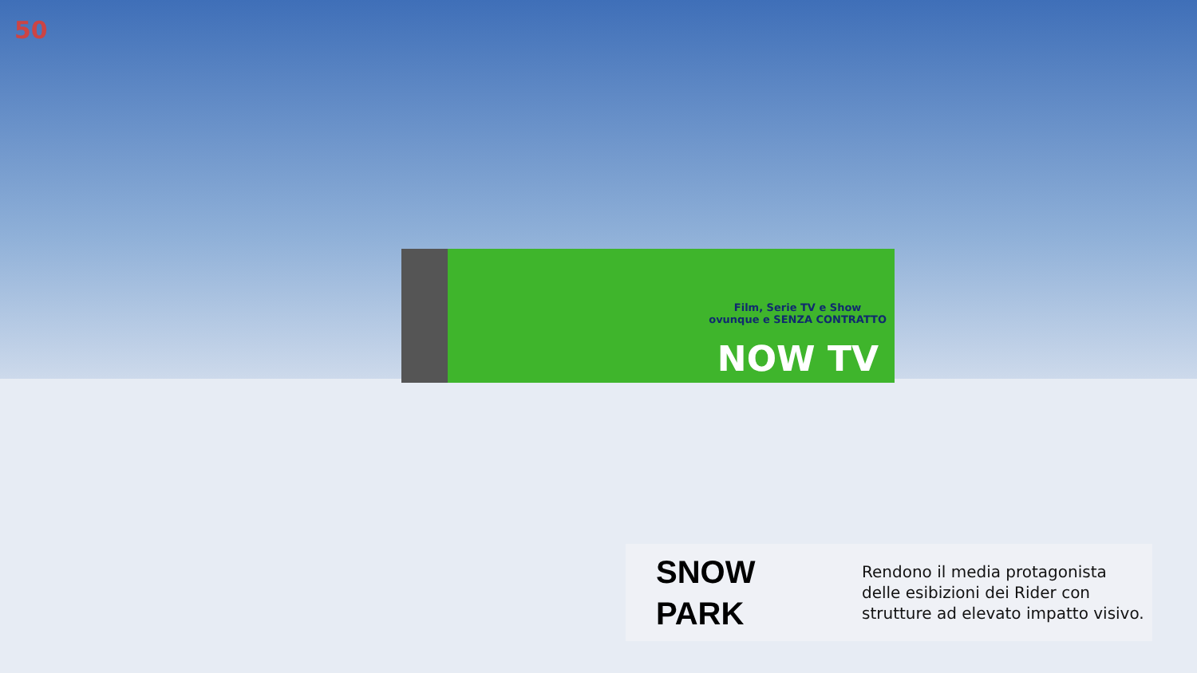50
Film, Serie TV e Show
ovunque e SENZA CONTRATTO
NOW TV
SNOW
PARK
Rendono il media protagonista delle esibizioni dei Rider con strutture ad elevato impatto visivo.